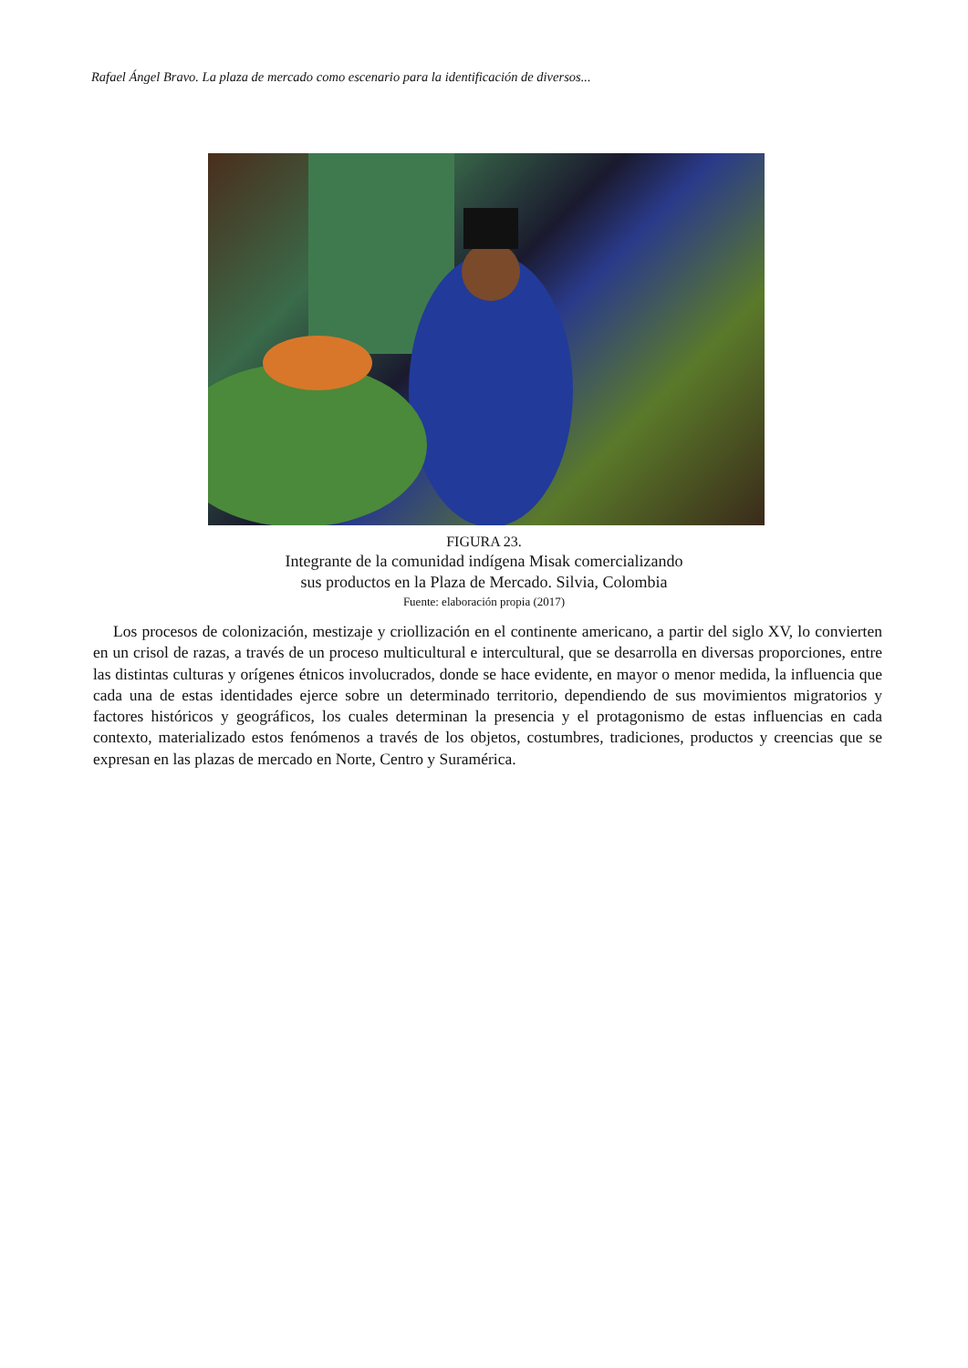Rafael Ángel Bravo. La plaza de mercado como escenario para la identificación de diversos...
FIGURA 23.
Integrante de la comunidad indígena Misak comercializando
sus productos en la Plaza de Mercado. Silvia, Colombia
Fuente: elaboración propia (2017)
Los procesos de colonización, mestizaje y criollización en el continente americano, a partir del siglo XV, lo convierten en un crisol de razas, a través de un proceso multicultural e intercultural, que se desarrolla en diversas proporciones, entre las distintas culturas y orígenes étnicos involucrados, donde se hace evidente, en mayor o menor medida, la influencia que cada una de estas identidades ejerce sobre un determinado territorio, dependiendo de sus movimientos migratorios y factores históricos y geográficos, los cuales determinan la presencia y el protagonismo de estas influencias en cada contexto, materializado estos fenómenos a través de los objetos, costumbres, tradiciones, productos y creencias que se expresan en las plazas de mercado en Norte, Centro y Suramérica.